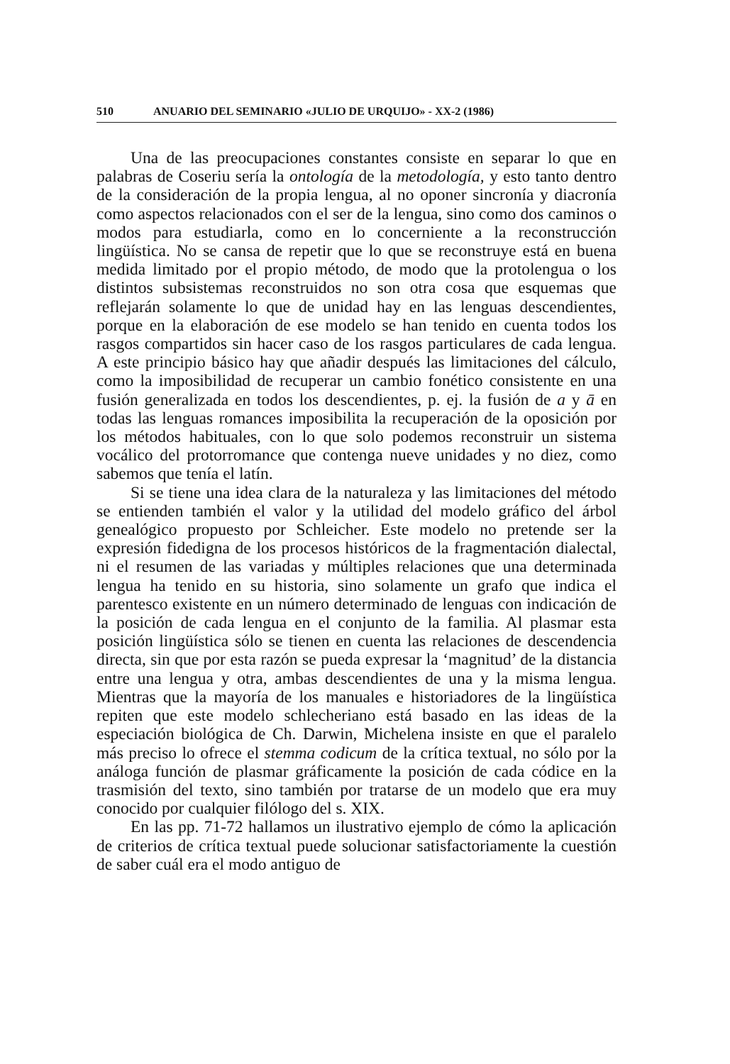510 ANUARIO DEL SEMINARIO «JULIO DE URQUIJO» - XX-2 (1986)
Una de las preocupaciones constantes consiste en separar lo que en palabras de Coseriu sería la ontología de la metodología, y esto tanto dentro de la consideración de la propia lengua, al no oponer sincronía y diacronía como aspectos relacionados con el ser de la lengua, sino como dos caminos o modos para estudiarla, como en lo concerniente a la reconstrucción lingüística. No se cansa de repetir que lo que se reconstruye está en buena medida limitado por el propio método, de modo que la protolengua o los distintos subsistemas reconstruidos no son otra cosa que esquemas que reflejarán solamente lo que de unidad hay en las lenguas descendientes, porque en la elaboración de ese modelo se han tenido en cuenta todos los rasgos compartidos sin hacer caso de los rasgos particulares de cada lengua. A este principio básico hay que añadir después las limitaciones del cálculo, como la imposibilidad de recuperar un cambio fonético consistente en una fusión generalizada en todos los descendientes, p. ej. la fusión de a y ā en todas las lenguas romances imposibilita la recuperación de la oposición por los métodos habituales, con lo que solo podemos reconstruir un sistema vocálico del protorromance que contenga nueve unidades y no diez, como sabemos que tenía el latín.
Si se tiene una idea clara de la naturaleza y las limitaciones del método se entienden también el valor y la utilidad del modelo gráfico del árbol genealógico propuesto por Schleicher. Este modelo no pretende ser la expresión fidedigna de los procesos históricos de la fragmentación dialectal, ni el resumen de las variadas y múltiples relaciones que una determinada lengua ha tenido en su historia, sino solamente un grafo que indica el parentesco existente en un número determinado de lenguas con indicación de la posición de cada lengua en el conjunto de la familia. Al plasmar esta posición lingüística sólo se tienen en cuenta las relaciones de descendencia directa, sin que por esta razón se pueda expresar la ‘magnitud’ de la distancia entre una lengua y otra, ambas descendientes de una y la misma lengua. Mientras que la mayoría de los manuales e historiadores de la lingüística repiten que este modelo schlecheriano está basado en las ideas de la especiación biológica de Ch. Darwin, Michelena insiste en que el paralelo más preciso lo ofrece el stemma codicum de la crítica textual, no sólo por la análoga función de plasmar gráficamente la posición de cada códice en la trasmisión del texto, sino también por tratarse de un modelo que era muy conocido por cualquier filólogo del s. XIX.
En las pp. 71-72 hallamos un ilustrativo ejemplo de cómo la aplicación de criterios de crítica textual puede solucionar satisfactoriamente la cuestión de saber cuál era el modo antiguo de